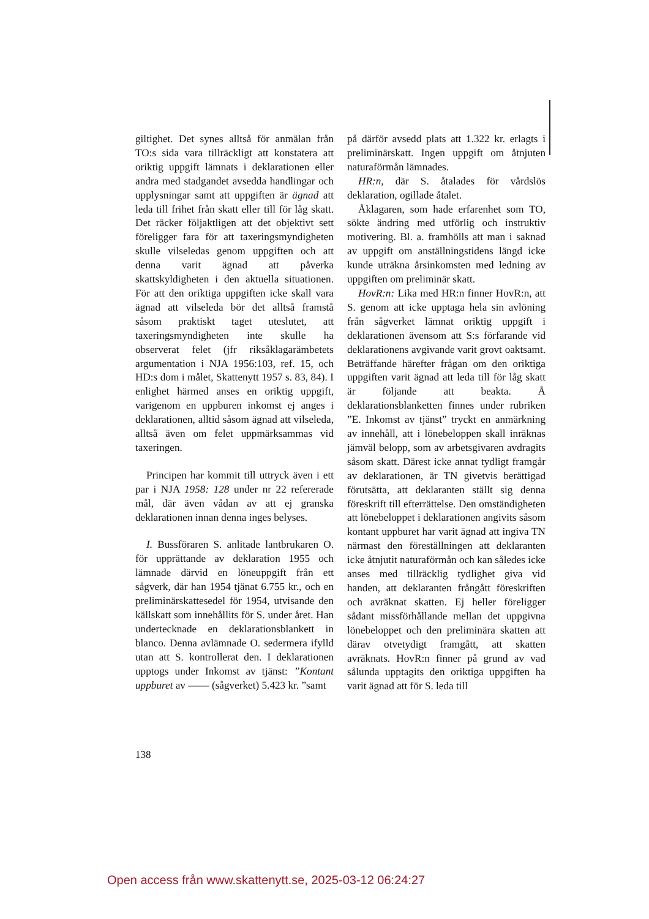giltighet. Det synes alltså för anmälan från TO:s sida vara tillräckligt att konstatera att oriktig uppgift lämnats i deklarationen eller andra med stadgandet avsedda handlingar och upplysningar samt att uppgiften är ägnad att leda till frihet från skatt eller till för låg skatt. Det räcker följaktligen att det objektivt sett föreligger fara för att taxeringsmyndigheten skulle vilseledas genom uppgiften och att denna varit ägnad att påverka skattskyldigheten i den aktuella situationen. För att den oriktiga uppgiften icke skall vara ägnad att vilseleda bör det alltså framstå såsom praktiskt taget uteslutet, att taxeringsmyndigheten inte skulle ha observerat felet (jfr riksåklagarämbetets argumentation i NJA 1956:103, ref. 15, och HD:s dom i målet, Skattenytt 1957 s. 83, 84). I enlighet härmed anses en oriktig uppgift, varigenom en uppburen inkomst ej anges i deklarationen, alltid såsom ägnad att vilseleda, alltså även om felet uppmärksammas vid taxeringen.
Principen har kommit till uttryck även i ett par i NJA 1958: 128 under nr 22 refererade mål, där även vådan av att ej granska deklarationen innan denna inges belyses.
I. Bussföraren S. anlitade lantbrukaren O. för upprättande av deklaration 1955 och lämnade därvid en löneuppgift från ett sågverk, där han 1954 tjänat 6.755 kr., och en preliminärskattesedel för 1954, utvisande den källskatt som innehållits för S. under året. Han undertecknade en deklarationsblankett in blanco. Denna avlämnade O. sedermera ifylld utan att S. kontrollerat den. I deklarationen upptogs under Inkomst av tjänst: ”Kontant uppburet av —— (sågverket) 5.423 kr. ”samt
på därför avsedd plats att 1.322 kr. erlagts i preliminärskatt. Ingen uppgift om åtnjuten naturaförmån lämnades.
HR:n, där S. åtalades för vårdslös deklaration, ogillade åtalet.
Åklagaren, som hade erfarenhet som TO, sökte ändring med utförlig och instruktiv motivering. Bl. a. framhölls att man i saknad av uppgift om anställningstidens längd icke kunde uträkna årsinkomsten med ledning av uppgiften om preliminär skatt.
HovR:n: Lika med HR:n finner HovR:n, att S. genom att icke upptaga hela sin avlöning från sågverket lämnat oriktig uppgift i deklarationen ävensom att S:s förfarande vid deklarationens avgivande varit grovt oaktsamt. Beträffande härefter frågan om den oriktiga uppgiften varit ägnad att leda till för låg skatt är följande att beakta. Å deklarationsblanketten finnes under rubriken ”E. Inkomst av tjänst” tryckt en anmärkning av innehåll, att i lönebeloppen skall inräknas jämväl belopp, som av arbetsgivaren avdragits såsom skatt. Därest icke annat tydligt framgår av deklarationen, är TN givetvis berättigad förutsätta, att deklaranten ställt sig denna föreskrift till efterrättelse. Den omständigheten att lönebeloppet i deklarationen angivits såsom kontant uppburet har varit ägnad att ingiva TN närmast den föreställningen att deklaranten icke åtnjutit naturaförmån och kan således icke anses med tillräcklig tydlighet giva vid handen, att deklaranten frångått föreskriften och avräknat skatten. Ej heller föreligger sådant missförhållande mellan det uppgivna lönebeloppet och den preliminära skatten att därav otvetydigt framgått, att skatten avräknats. HovR:n finner på grund av vad sålunda upptagits den oriktiga uppgiften ha varit ägnad att för S. leda till
138
Open access från www.skattenytt.se, 2025-03-12 06:24:27